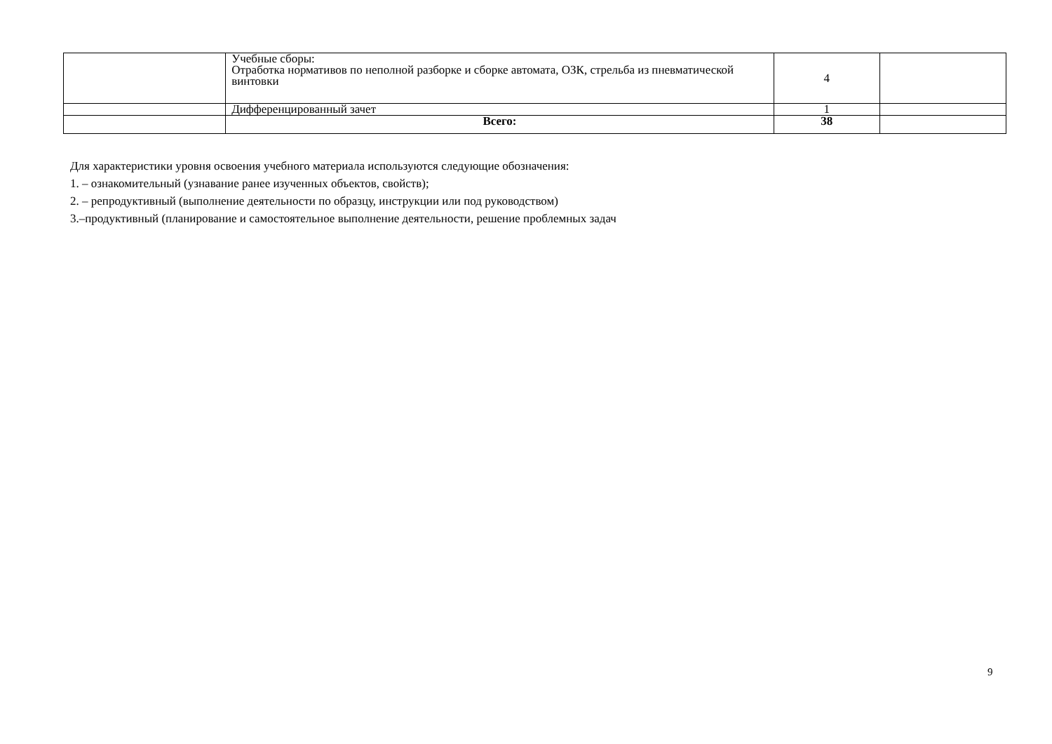| | Учебные сборы: Отработка нормативов по неполной разборке и сборке автомата, ОЗК, стрельба из пневматической винтовки | 4 | |
| | Дифференцированный зачет | 1 | |
| | Всего: | 38 | |
Для характеристики уровня освоения учебного материала используются следующие обозначения:
1. – ознакомительный (узнавание ранее изученных объектов, свойств);
2. – репродуктивный (выполнение деятельности по образцу, инструкции или под руководством)
3.–продуктивный (планирование и самостоятельное выполнение деятельности, решение проблемных задач
9